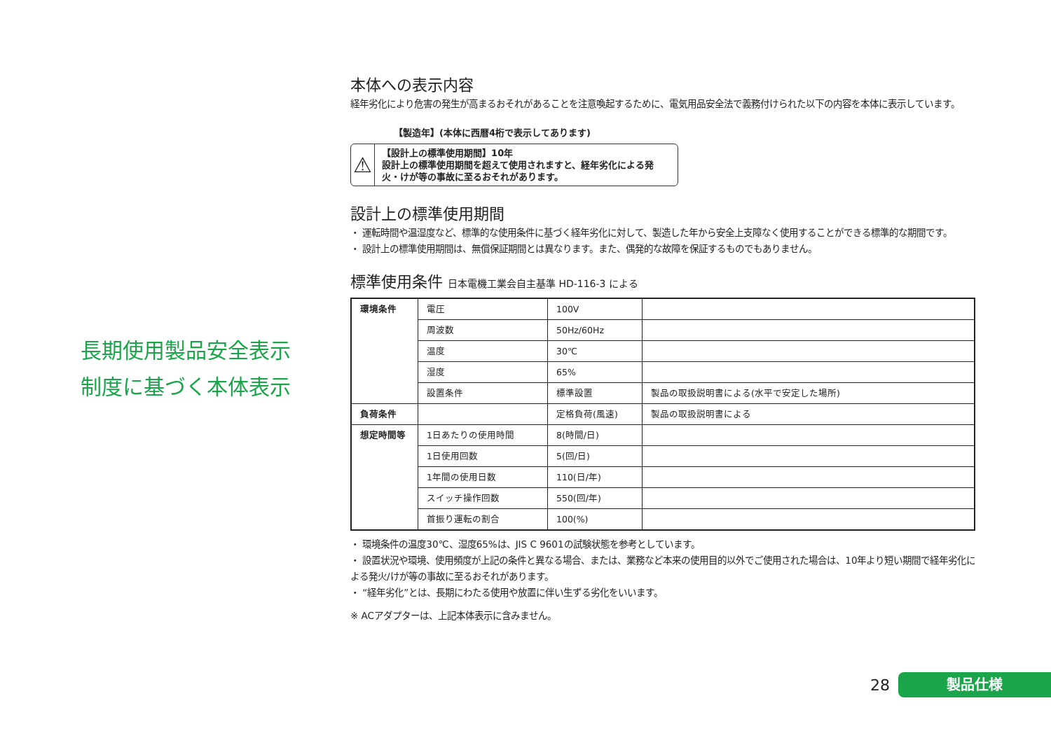長期使用製品安全表示
制度に基づく本体表示
本体への表示内容
経年劣化により危害の発生が高まるおそれがあることを注意喚起するために、電気用品安全法で義務付けられた以下の内容を本体に表示しています。
【製造年】(本体に西暦4桁で表示してあります)
⚠
【設計上の標準使用期間】10年
設計上の標準使用期間を超えて使用されますと、経年劣化による発火・けが等の事故に至るおそれがあります。
設計上の標準使用期間
・ 運転時間や温湿度など、標準的な使用条件に基づく経年劣化に対して、製造した年から安全上支障なく使用することができる標準的な期間です。
・ 設計上の標準使用期間は、無償保証期間とは異なります。また、偶発的な故障を保証するものでもありません。
標準使用条件 日本電機工業会自主基準 HD-116-3 による
| 環境条件 | 電圧 | 100V | |
| | 周波数 | 50Hz/60Hz | |
| | 温度 | 30℃ | |
| | 湿度 | 65% | |
| | 設置条件 | 標準設置 | 製品の取扱説明書による(水平で安定した場所) |
| 負荷条件 | | 定格負荷(風速) | 製品の取扱説明書による |
| 想定時間等 | 1日あたりの使用時間 | 8(時間/日) | |
| | 1日使用回数 | 5(回/日) | |
| | 1年間の使用日数 | 110(日/年) | |
| | スイッチ操作回数 | 550(回/年) | |
| | 首振り運転の割合 | 100(%) | |
・ 環境条件の温度30℃、湿度65%は、JIS C 9601の試験状態を参考としています。
・ 設置状況や環境、使用頻度が上記の条件と異なる場合、または、業務など本来の使用目的以外でご使用された場合は、10年より短い期間で経年劣化による発火/けが等の事故に至るおそれがあります。
・ “経年劣化”とは、長期にわたる使用や放置に伴い生ずる劣化をいいます。
※ ACアダプターは、上記本体表示に含みません。
28
製品仕様